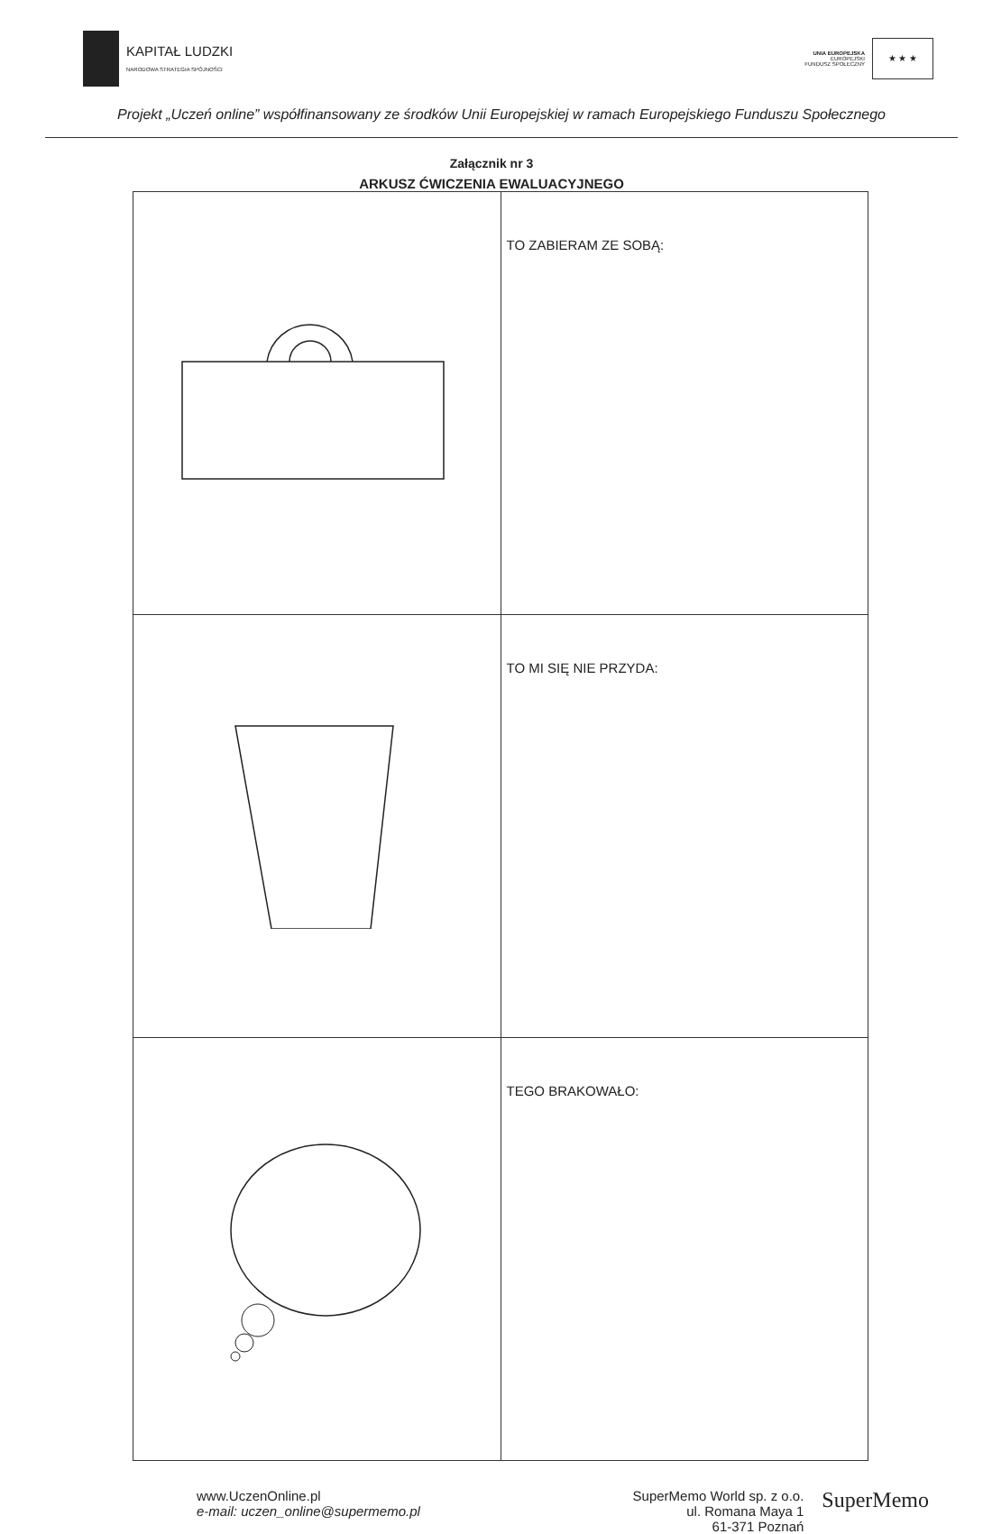KAPITAŁ LUDZKI
NARODOWA STRATEGIA SPÓJNOŚCI
UNIA EUROPEJSKA
EUROPEJSKI
FUNDUSZ SPOŁECZNY
★ ★ ★
Projekt „Uczeń online” współfinansowany ze środków Unii Europejskiej w ramach Europejskiego Funduszu Społecznego
Załącznik nr 3
ARKUSZ ĆWICZENIA EWALUACYJNEGO
| | TO ZABIERAM ZE SOBĄ: |
| | TO MI SIĘ NIE PRZYDA: |
| | TEGO BRAKOWAŁO: |
www.UczenOnline.pl
e-mail: uczen_online@supermemo.pl
SuperMemo World sp. z o.o.
ul. Romana Maya 1
61-371 Poznań
SuperMemo